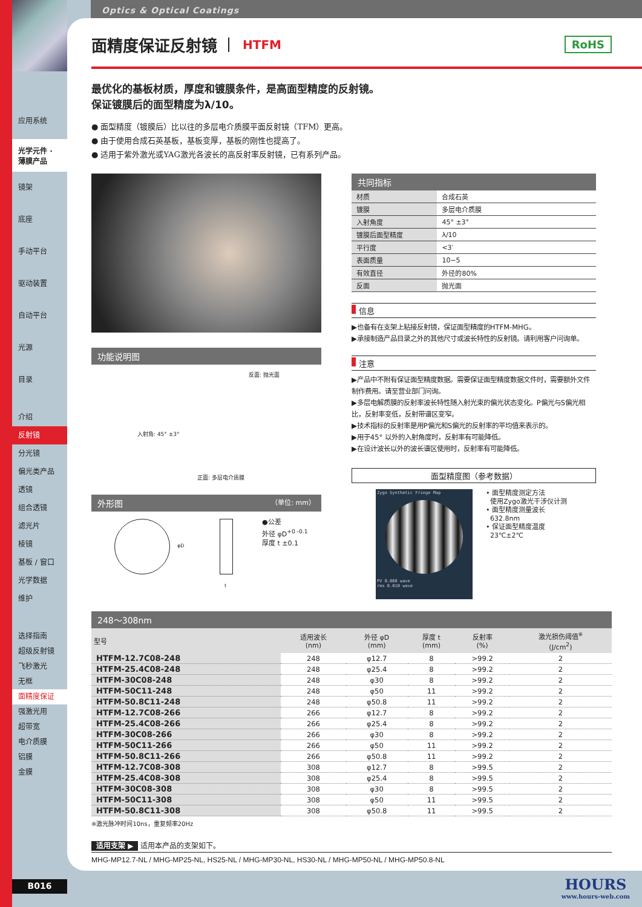Optics & Optical Coatings
应用系统
光学元件 · 薄膜产品
镜架
底座
手动平台
驱动装置
自动平台
光源
目录
介绍
反射镜
分光镜
偏光类产品
透镜
组合透镜
滤光片
棱镜
基板 / 窗口
光学数据
维护
选择指南
超级反射镜
飞秒激光
无框
面精度保证
强激光用
超带宽
电介质膜
铝膜
金膜
面精度保证反射镜 HTFM RoHS
最优化的基板材质，厚度和镀膜条件，是高面型精度的反射镜。
保证镀膜后的面型精度为λ/10。
● 面型精度（镀膜后）比以往的多层电介质膜平面反射镜（TFM）更高。
● 由于使用合成石英基板，基板变厚，基板的刚性也提高了。
● 适用于紫外激光或YAG激光各波长的高反射率反射镜，已有系列产品。
功能说明图
反面: 抛光面
入射角: 45° ±3°
正面: 多层电介质膜
外形图 （单位: mm）
φD
t
●公差
外径 φD<sup>+0 -0.1</sup>
厚度 t ±0.1
共同指标
| 材质 | 合成石英 |
| 镀膜 | 多层电介质膜 |
| 入射角度 | 45° ±3° |
| 镀膜后面型精度 | λ/10 |
| 平行度 | <3′ |
| 表面质量 | 10−5 |
| 有效直径 | 外径的80% |
| 反面 | 抛光面 |
信息
▶也备有在支架上粘接反射镜，保证面型精度的HTFM-MHG。
▶承接制造产品目录之外的其他尺寸或波长特性的反射镜。请利用客户问询单。
注意
▶产品中不附有保证面型精度数据。需要保证面型精度数据文件时，需要额外文件制作费用。请至营业部门问询。
▶多层电解质膜的反射率波长特性随入射光束的偏光状态变化。P偏光与S偏光相比，反射率变低，反射带谱区变窄。
▶技术指标的反射率是用P偏光和S偏光的反射率的平均值来表示的。
▶用于45° 以外的入射角度时，反射率有可能降低。
▶在设计波长以外的波长谱区使用时，反射率有可能降低。
面型精度图（参考数据）
Zygo Synthetic Fringe Map
PV 0.060 wave
rms 0.010 wave
• 面型精度测定方法
使用Zygo激光干涉仪计测
• 面型精度测量波长
632.8nm
• 保证面型精度温度
23℃±2℃
248～308nm
| 型号 | 适用波长 (nm) | 外径 φD (mm) | 厚度 t (mm) | 反射率 (%) | 激光损伤阈值<sup>※</sup> (J/cm<sup>2</sup>) |
| --- | --- | --- | --- | --- | --- |
| HTFM-12.7C08-248 | 248 | φ12.7 | 8 | >99.2 | 2 |
| HTFM-25.4C08-248 | 248 | φ25.4 | 8 | >99.2 | 2 |
| HTFM-30C08-248 | 248 | φ30 | 8 | >99.2 | 2 |
| HTFM-50C11-248 | 248 | φ50 | 11 | >99.2 | 2 |
| HTFM-50.8C11-248 | 248 | φ50.8 | 11 | >99.2 | 2 |
| HTFM-12.7C08-266 | 266 | φ12.7 | 8 | >99.2 | 2 |
| HTFM-25.4C08-266 | 266 | φ25.4 | 8 | >99.2 | 2 |
| HTFM-30C08-266 | 266 | φ30 | 8 | >99.2 | 2 |
| HTFM-50C11-266 | 266 | φ50 | 11 | >99.2 | 2 |
| HTFM-50.8C11-266 | 266 | φ50.8 | 11 | >99.2 | 2 |
| HTFM-12.7C08-308 | 308 | φ12.7 | 8 | >99.5 | 2 |
| HTFM-25.4C08-308 | 308 | φ25.4 | 8 | >99.5 | 2 |
| HTFM-30C08-308 | 308 | φ30 | 8 | >99.5 | 2 |
| HTFM-50C11-308 | 308 | φ50 | 11 | >99.5 | 2 |
| HTFM-50.8C11-308 | 308 | φ50.8 | 11 | >99.5 | 2 |
※激光脉冲时间10ns，重复频率20Hz
适用支架 ▶ 适用本产品的支架如下。
MHG-MP12.7-NL / MHG-MP25-NL, HS25-NL / MHG-MP30-NL, HS30-NL / MHG-MP50-NL / MHG-MP50.8-NL
B016
HOURS
www.hours-web.com